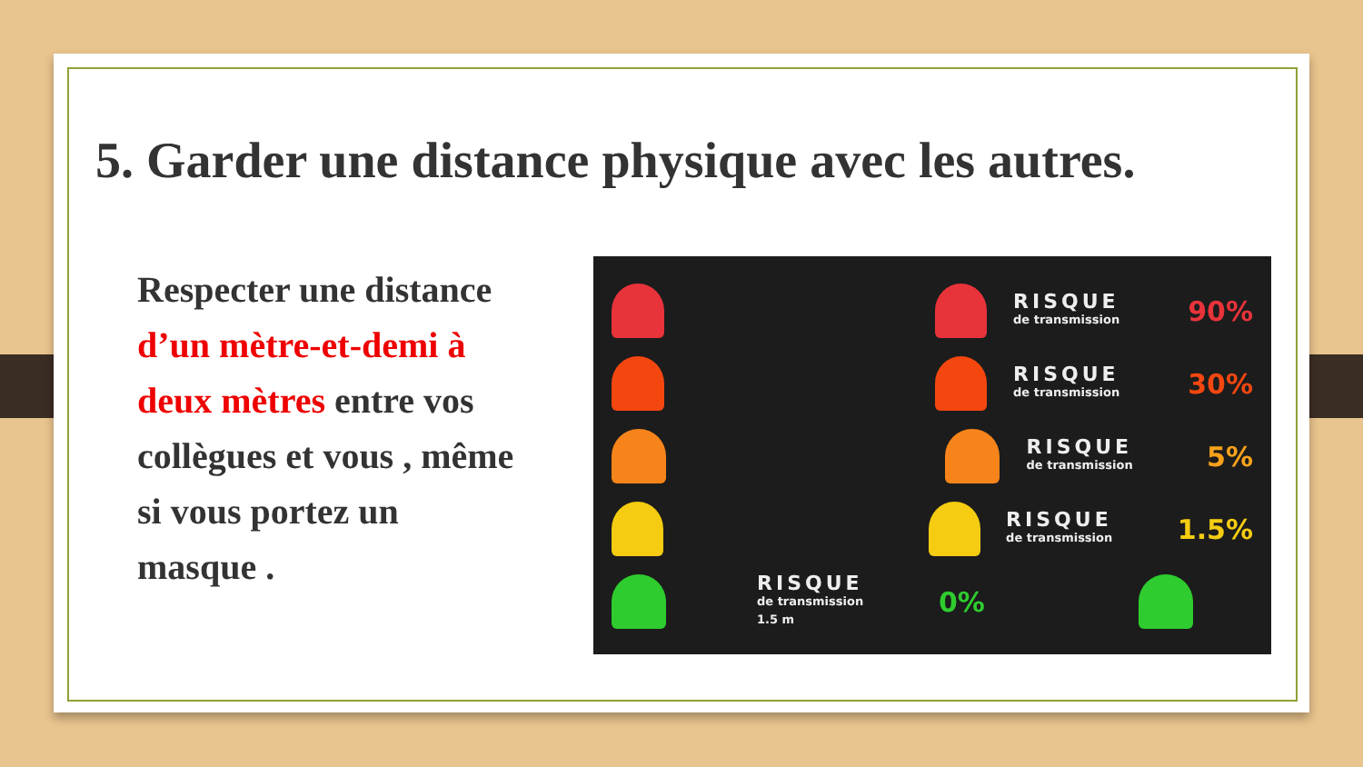5. Garder une distance physique avec les autres.
Respecter une distance d’un mètre-et-demi à deux mètres entre vos collègues et vous , même si vous portez un masque .
RISQUE
de transmission
90%
RISQUE
de transmission
30%
RISQUE
de transmission
5%
RISQUE
de transmission
1.5%
RISQUE
de transmission
1.5 m
0%